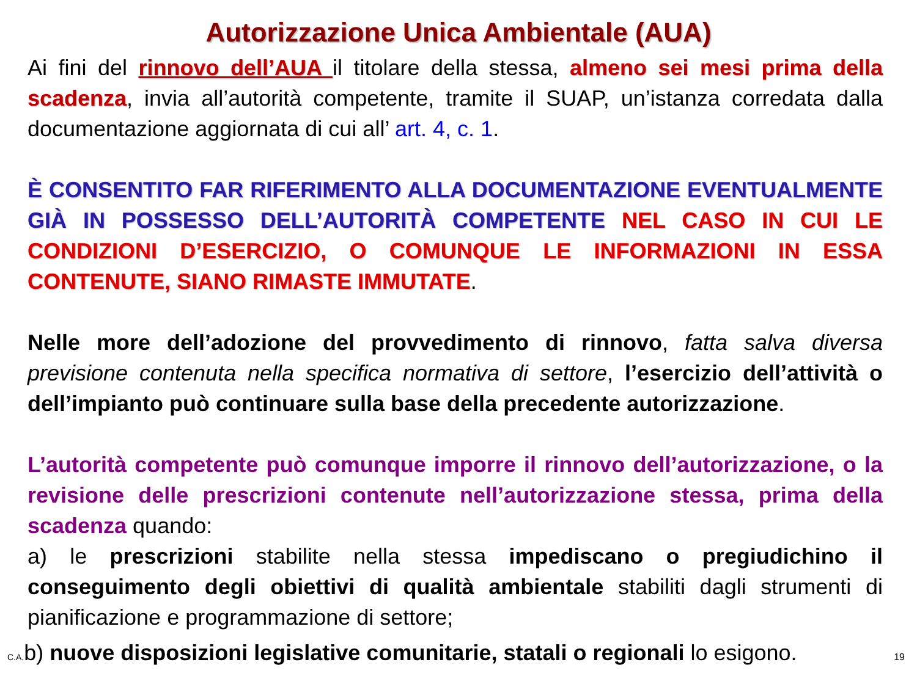Autorizzazione Unica Ambientale (AUA)
Ai fini del rinnovo dell’AUA il titolare della stessa, almeno sei mesi prima della scadenza, invia all’autorità competente, tramite il SUAP, un’istanza corredata dalla documentazione aggiornata di cui all’ art. 4, c. 1.
È CONSENTITO FAR RIFERIMENTO ALLA DOCUMENTAZIONE EVENTUALMENTE GIÀ IN POSSESSO DELL’AUTORITÀ COMPETENTE NEL CASO IN CUI LE CONDIZIONI D’ESERCIZIO, O COMUNQUE LE INFORMAZIONI IN ESSA CONTENUTE, SIANO RIMASTE IMMUTATE.
Nelle more dell’adozione del provvedimento di rinnovo, fatta salva diversa previsione contenuta nella specifica normativa di settore, l’esercizio dell’attività o dell’impianto può continuare sulla base della precedente autorizzazione.
L’autorità competente può comunque imporre il rinnovo dell’autorizzazione, o la revisione delle prescrizioni contenute nell’autorizzazione stessa, prima della scadenza quando:
a) le prescrizioni stabilite nella stessa impediscano o pregiudichino il conseguimento degli obiettivi di qualità ambientale stabiliti dagli strumenti di pianificazione e programmazione di settore;
C.A. b) nuove disposizioni legislative comunitarie, statali o regionali lo esigono. 19